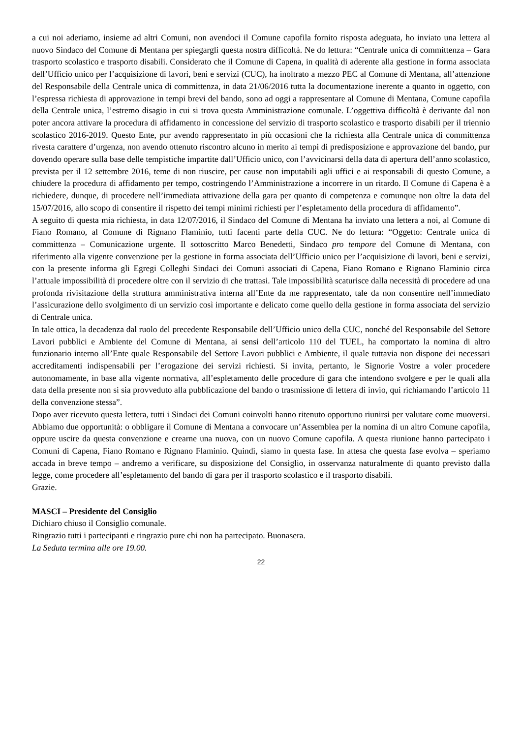a cui noi aderiamo, insieme ad altri Comuni, non avendoci il Comune capofila fornito risposta adeguata, ho inviato una lettera al nuovo Sindaco del Comune di Mentana per spiegargli questa nostra difficoltà. Ne do lettura: “Centrale unica di committenza – Gara trasporto scolastico e trasporto disabili. Considerato che il Comune di Capena, in qualità di aderente alla gestione in forma associata dell’Ufficio unico per l’acquisizione di lavori, beni e servizi (CUC), ha inoltrato a mezzo PEC al Comune di Mentana, all’attenzione del Responsabile della Centrale unica di committenza, in data 21/06/2016 tutta la documentazione inerente a quanto in oggetto, con l’espressa richiesta di approvazione in tempi brevi del bando, sono ad oggi a rappresentare al Comune di Mentana, Comune capofila della Centrale unica, l’estremo disagio in cui si trova questa Amministrazione comunale. L’oggettiva difficoltà è derivante dal non poter ancora attivare la procedura di affidamento in concessione del servizio di trasporto scolastico e trasporto disabili per il triennio scolastico 2016-2019. Questo Ente, pur avendo rappresentato in più occasioni che la richiesta alla Centrale unica di committenza rivesta carattere d’urgenza, non avendo ottenuto riscontro alcuno in merito ai tempi di predisposizione e approvazione del bando, pur dovendo operare sulla base delle tempistiche impartite dall’Ufficio unico, con l’avvicinarsi della data di apertura dell’anno scolastico, prevista per il 12 settembre 2016, teme di non riuscire, per cause non imputabili agli uffici e ai responsabili di questo Comune, a chiudere la procedura di affidamento per tempo, costringendo l’Amministrazione a incorrere in un ritardo. Il Comune di Capena è a richiedere, dunque, di procedere nell’immediata attivazione della gara per quanto di competenza e comunque non oltre la data del 15/07/2016, allo scopo di consentire il rispetto dei tempi minimi richiesti per l’espletamento della procedura di affidamento”.
A seguito di questa mia richiesta, in data 12/07/2016, il Sindaco del Comune di Mentana ha inviato una lettera a noi, al Comune di Fiano Romano, al Comune di Rignano Flaminio, tutti facenti parte della CUC. Ne do lettura: “Oggetto: Centrale unica di committenza – Comunicazione urgente. Il sottoscritto Marco Benedetti, Sindaco pro tempore del Comune di Mentana, con riferimento alla vigente convenzione per la gestione in forma associata dell’Ufficio unico per l’acquisizione di lavori, beni e servizi, con la presente informa gli Egregi Colleghi Sindaci dei Comuni associati di Capena, Fiano Romano e Rignano Flaminio circa l’attuale impossibilità di procedere oltre con il servizio di che trattasi. Tale impossibilità scaturisce dalla necessità di procedere ad una profonda rivisitazione della struttura amministrativa interna all’Ente da me rappresentato, tale da non consentire nell’immediato l’assicurazione dello svolgimento di un servizio così importante e delicato come quello della gestione in forma associata del servizio di Centrale unica.
In tale ottica, la decadenza dal ruolo del precedente Responsabile dell’Ufficio unico della CUC, nonché del Responsabile del Settore Lavori pubblici e Ambiente del Comune di Mentana, ai sensi dell’articolo 110 del TUEL, ha comportato la nomina di altro funzionario interno all’Ente quale Responsabile del Settore Lavori pubblici e Ambiente, il quale tuttavia non dispone dei necessari accreditamenti indispensabili per l’erogazione dei servizi richiesti. Si invita, pertanto, le Signorie Vostre a voler procedere autonomamente, in base alla vigente normativa, all’espletamento delle procedure di gara che intendono svolgere e per le quali alla data della presente non si sia provveduto alla pubblicazione del bando o trasmissione di lettera di invio, qui richiamando l’articolo 11 della convenzione stessa”.
Dopo aver ricevuto questa lettera, tutti i Sindaci dei Comuni coinvolti hanno ritenuto opportuno riunirsi per valutare come muoversi. Abbiamo due opportunità: o obbligare il Comune di Mentana a convocare un’Assemblea per la nomina di un altro Comune capofila, oppure uscire da questa convenzione e crearne una nuova, con un nuovo Comune capofila. A questa riunione hanno partecipato i Comuni di Capena, Fiano Romano e Rignano Flaminio. Quindi, siamo in questa fase. In attesa che questa fase evolva – speriamo accada in breve tempo – andremo a verificare, su disposizione del Consiglio, in osservanza naturalmente di quanto previsto dalla legge, come procedere all’espletamento del bando di gara per il trasporto scolastico e il trasporto disabili.
Grazie.
MASCI – Presidente del Consiglio
Dichiaro chiuso il Consiglio comunale.
Ringrazio tutti i partecipanti e ringrazio pure chi non ha partecipato. Buonasera.
La Seduta termina alle ore 19.00.
22